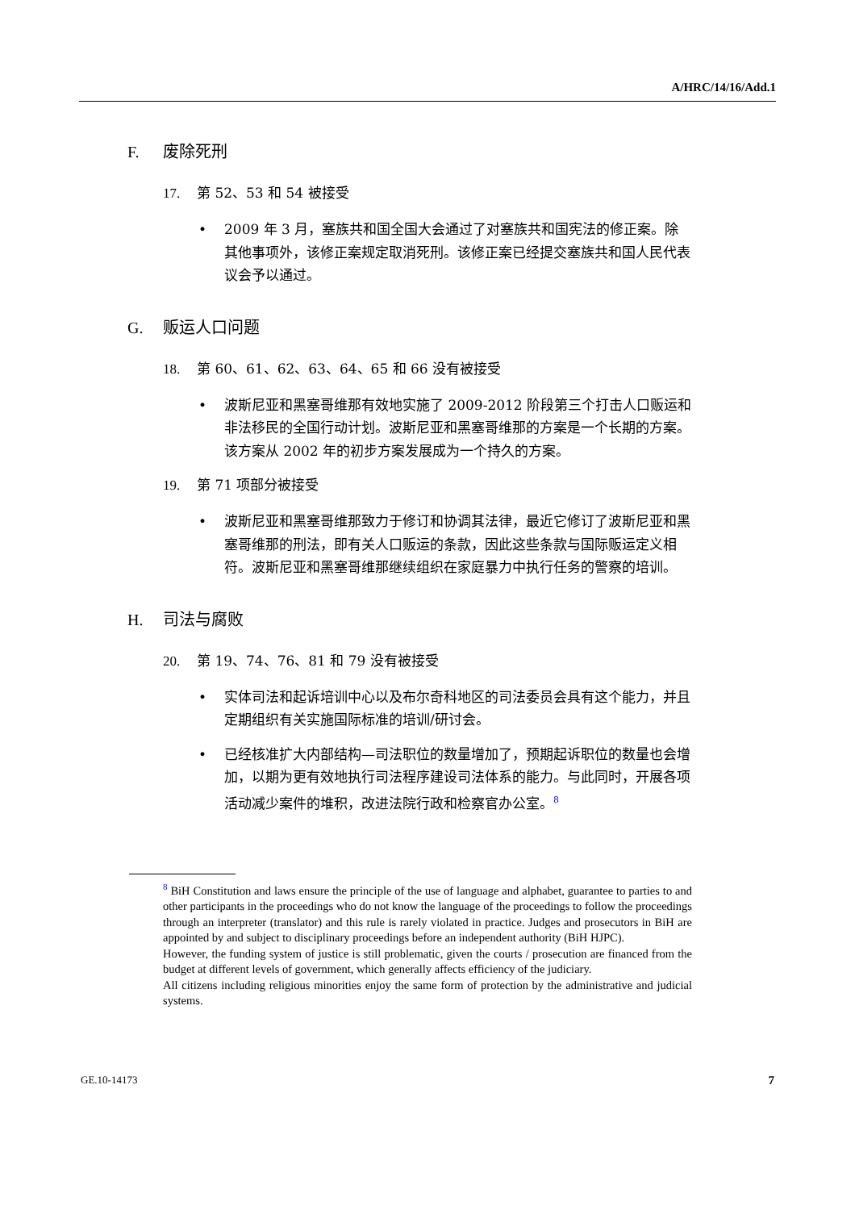A/HRC/14/16/Add.1
F. 废除死刑
17. 第 52、53 和 54 被接受
2009 年 3 月，塞族共和国全国大会通过了对塞族共和国宪法的修正案。除其他事项外，该修正案规定取消死刑。该修正案已经提交塞族共和国人民代表议会予以通过。
G. 贩运人口问题
18. 第 60、61、62、63、64、65 和 66 没有被接受
波斯尼亚和黑塞哥维那有效地实施了 2009-2012 阶段第三个打击人口贩运和非法移民的全国行动计划。波斯尼亚和黑塞哥维那的方案是一个长期的方案。该方案从 2002 年的初步方案发展成为一个持久的方案。
19. 第 71 项部分被接受
波斯尼亚和黑塞哥维那致力于修订和协调其法律，最近它修订了波斯尼亚和黑塞哥维那的刑法，即有关人口贩运的条款，因此这些条款与国际贩运定义相符。波斯尼亚和黑塞哥维那继续组织在家庭暴力中执行任务的警察的培训。
H. 司法与腐败
20. 第 19、74、76、81 和 79 没有被接受
实体司法和起诉培训中心以及布尔奇科地区的司法委员会具有这个能力，并且定期组织有关实施国际标准的培训/研讨会。
已经核准扩大内部结构—司法职位的数量增加了，预期起诉职位的数量也会增加，以期为更有效地执行司法程序建设司法体系的能力。与此同时，开展各项活动减少案件的堆积，改进法院行政和检察官办公室。<sup>8</sup>
<sup>8</sup> BiH Constitution and laws ensure the principle of the use of language and alphabet, guarantee to parties to and other participants in the proceedings who do not know the language of the proceedings to follow the proceedings through an interpreter (translator) and this rule is rarely violated in practice. Judges and prosecutors in BiH are appointed by and subject to disciplinary proceedings before an independent authority (BiH HJPC).
However, the funding system of justice is still problematic, given the courts / prosecution are financed from the budget at different levels of government, which generally affects efficiency of the judiciary.
All citizens including religious minorities enjoy the same form of protection by the administrative and judicial systems.
GE.10-14173 7